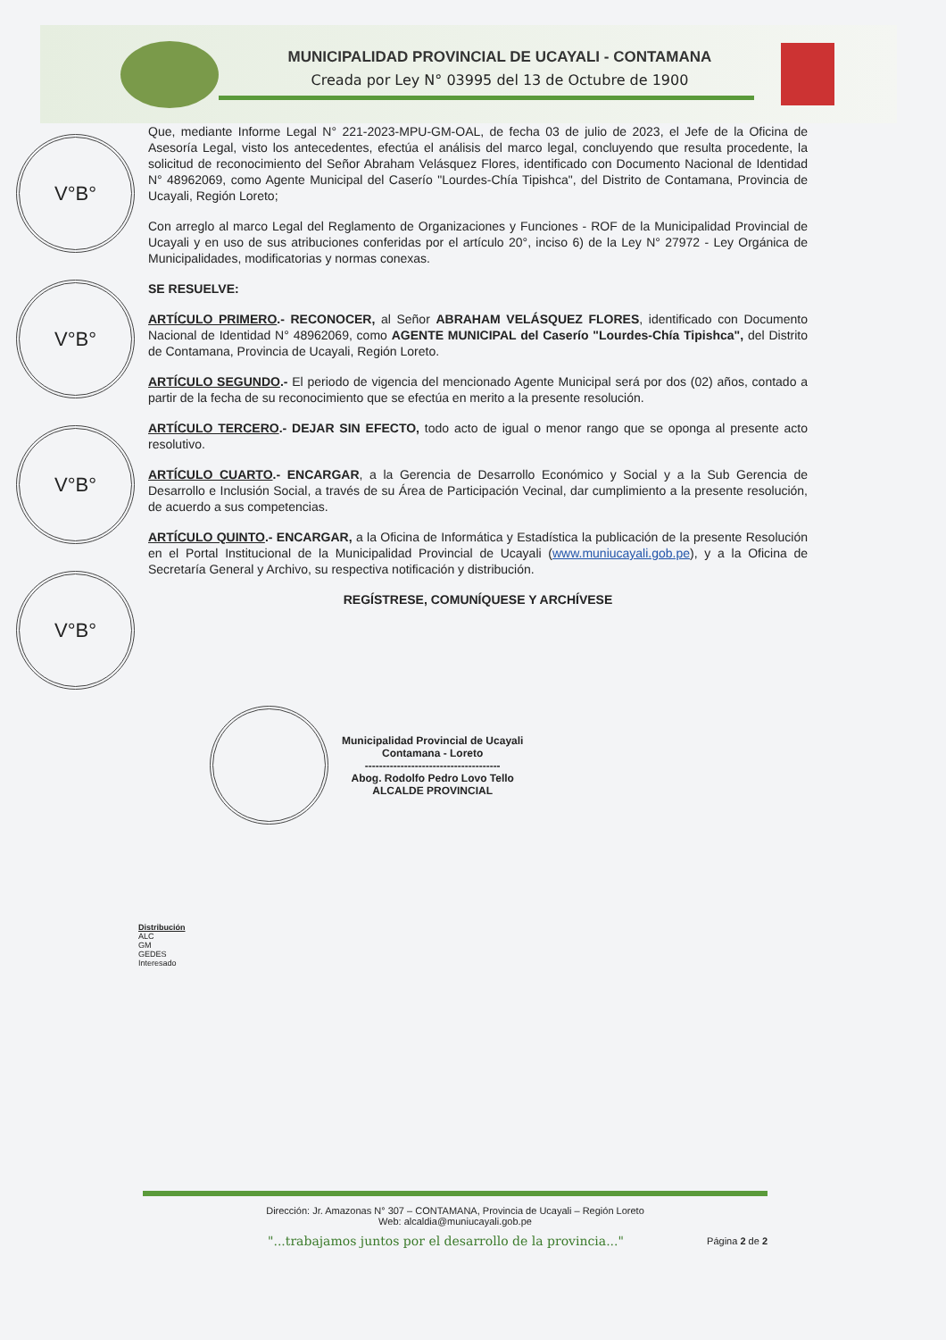MUNICIPALIDAD PROVINCIAL DE UCAYALI - CONTAMANA
Creada por Ley N° 03995 del 13 de Octubre de 1900
V°B°
V°B°
V°B°
V°B°
Que, mediante Informe Legal N° 221-2023-MPU-GM-OAL, de fecha 03 de julio de 2023, el Jefe de la Oficina de Asesoría Legal, visto los antecedentes, efectúa el análisis del marco legal, concluyendo que resulta procedente, la solicitud de reconocimiento del Señor Abraham Velásquez Flores, identificado con Documento Nacional de Identidad N° 48962069, como Agente Municipal del Caserío "Lourdes-Chía Tipishca", del Distrito de Contamana, Provincia de Ucayali, Región Loreto;
Con arreglo al marco Legal del Reglamento de Organizaciones y Funciones - ROF de la Municipalidad Provincial de Ucayali y en uso de sus atribuciones conferidas por el artículo 20°, inciso 6) de la Ley N° 27972 - Ley Orgánica de Municipalidades, modificatorias y normas conexas.
SE RESUELVE:
ARTÍCULO PRIMERO.- RECONOCER, al Señor ABRAHAM VELÁSQUEZ FLORES, identificado con Documento Nacional de Identidad N° 48962069, como AGENTE MUNICIPAL del Caserío "Lourdes-Chía Tipishca", del Distrito de Contamana, Provincia de Ucayali, Región Loreto.
ARTÍCULO SEGUNDO.- El periodo de vigencia del mencionado Agente Municipal será por dos (02) años, contado a partir de la fecha de su reconocimiento que se efectúa en merito a la presente resolución.
ARTÍCULO TERCERO.- DEJAR SIN EFECTO, todo acto de igual o menor rango que se oponga al presente acto resolutivo.
ARTÍCULO CUARTO.- ENCARGAR, a la Gerencia de Desarrollo Económico y Social y a la Sub Gerencia de Desarrollo e Inclusión Social, a través de su Área de Participación Vecinal, dar cumplimiento a la presente resolución, de acuerdo a sus competencias.
ARTÍCULO QUINTO.- ENCARGAR, a la Oficina de Informática y Estadística la publicación de la presente Resolución en el Portal Institucional de la Municipalidad Provincial de Ucayali (www.muniucayali.gob.pe), y a la Oficina de Secretaría General y Archivo, su respectiva notificación y distribución.
REGÍSTRESE, COMUNÍQUESE Y ARCHÍVESE
Municipalidad Provincial de Ucayali
Contamana - Loreto
--------------------------------------
Abog. Rodolfo Pedro Lovo Tello
ALCALDE PROVINCIAL
Distribución
ALC
GM
GEDES
Interesado
Dirección: Jr. Amazonas N° 307 – CONTAMANA, Provincia de Ucayali – Región Loreto
Web: alcaldia@muniucayali.gob.pe
"...trabajamos juntos por el desarrollo de la provincia..." Página 2 de 2